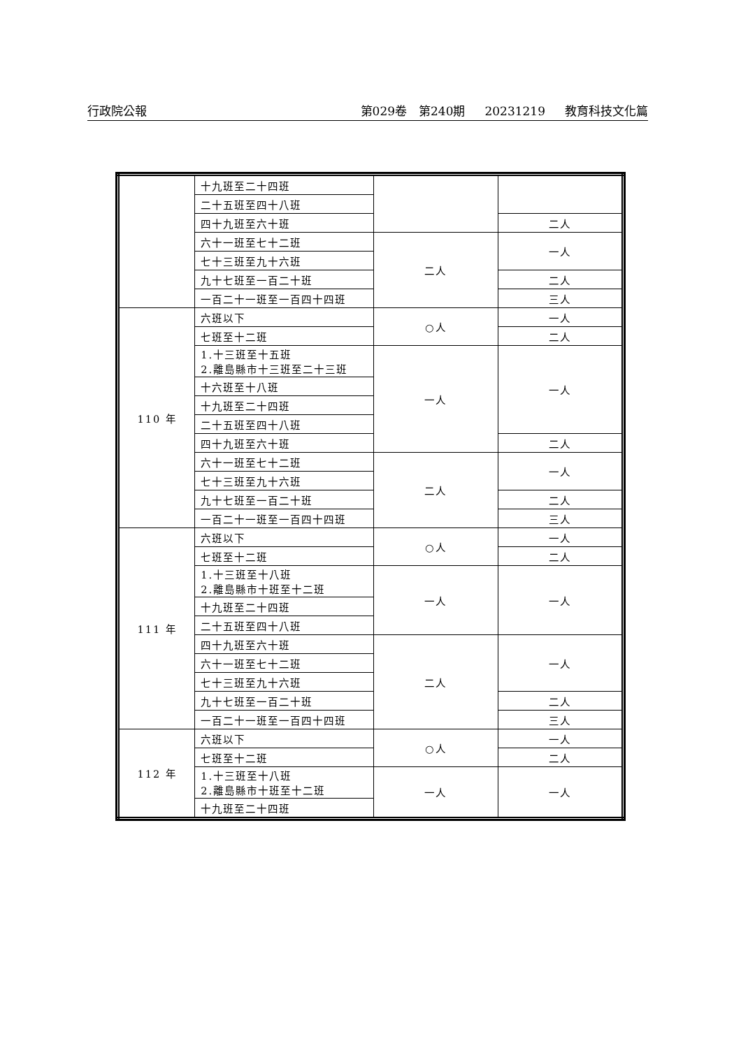行政院公報 第029卷　第240期 20231219 教育科技文化篇
| | 十九班至二十四班 | | |
| | 二十五班至四十八班 | | |
| | 四十九班至六十班 | | 二人 |
| | 六十一班至七十二班 | 二人 | 一人 |
| | 七十三班至九十六班 | | |
| | 九十七班至一百二十班 | | 二人 |
| | 一百二十一班至一百四十四班 | | 三人 |
| 110 年 | 六班以下 | ○人 | 一人 |
| | 七班至十二班 | | 二人 |
| | 1.十三班至十五班 2.離島縣市十三班至二十三班 | 一人 | 一人 |
| | 十六班至十八班 | | |
| | 十九班至二十四班 | | |
| | 二十五班至四十八班 | | |
| | 四十九班至六十班 | | 二人 |
| | 六十一班至七十二班 | 二人 | 一人 |
| | 七十三班至九十六班 | | |
| | 九十七班至一百二十班 | | 二人 |
| | 一百二十一班至一百四十四班 | | 三人 |
| 111 年 | 六班以下 | ○人 | 一人 |
| | 七班至十二班 | | 二人 |
| | 1.十三班至十八班 2.離島縣市十班至十二班 | 一人 | 一人 |
| | 十九班至二十四班 | | |
| | 二十五班至四十八班 | | |
| | 四十九班至六十班 | 二人 | 一人 |
| | 六十一班至七十二班 | | |
| | 七十三班至九十六班 | | |
| | 九十七班至一百二十班 | | 二人 |
| | 一百二十一班至一百四十四班 | | 三人 |
| 112 年 | 六班以下 | ○人 | 一人 |
| | 七班至十二班 | | 二人 |
| | 1.十三班至十八班 2.離島縣市十班至十二班 | 一人 | 一人 |
| | 十九班至二十四班 | | |